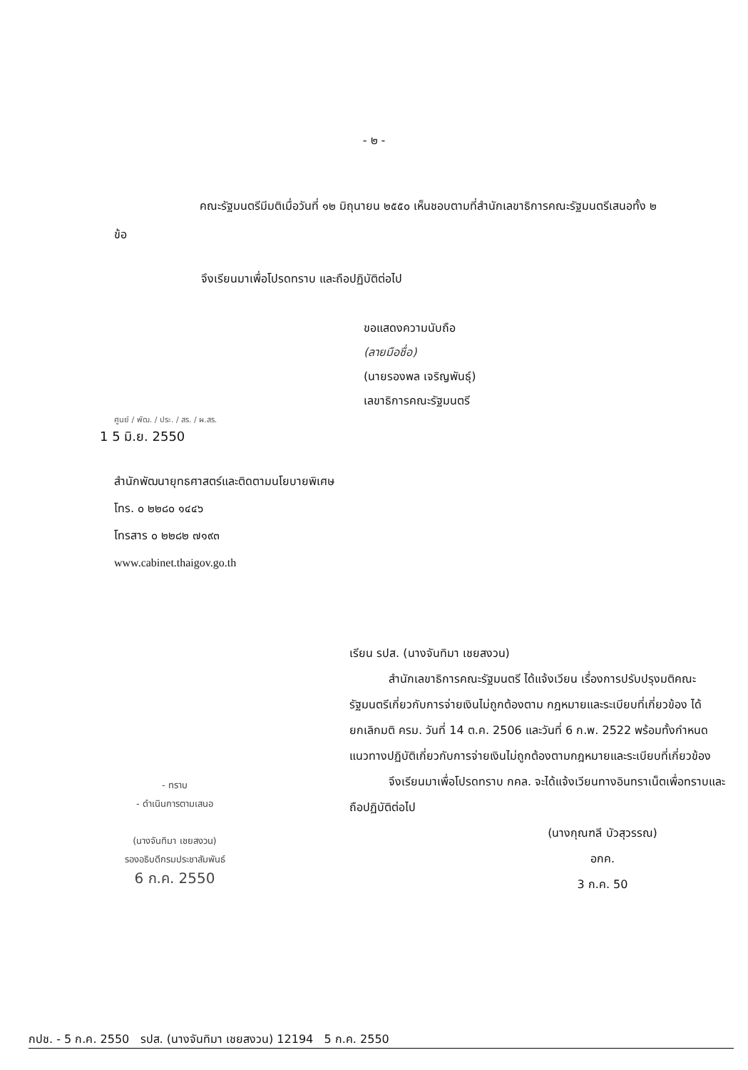- ๒ -
คณะรัฐมนตรีมีมติเมื่อวันที่ ๑๒ มิถุนายน ๒๕๕๐ เห็นชอบตามที่สำนักเลขาธิการคณะรัฐมนตรีเสนอทั้ง ๒ ข้อ
จึงเรียนมาเพื่อโปรดทราบ และถือปฏิบัติต่อไป
ขอแสดงความนับถือ
(ลายมือชื่อ)
(นายรองพล เจริญพันธุ์)
เลขาธิการคณะรัฐมนตรี
ศูนย์ / พัฒ. / ประ. / สร. / ผ.สร.
1 5 มิ.ย. 2550
สำนักพัฒนายุทธศาสตร์และติดตามนโยบายพิเศษ
โทร. ๐ ๒๒๘๐ ๑๔๔๖
โทรสาร ๐ ๒๒๘๒ ๗๑๙๓
www.cabinet.thaigov.go.th
- ทราบ
- ดำเนินการตามเสนอ
(นางจันทิมา เชยสงวน)
รองอธิบดีกรมประชาสัมพันธ์
6 ก.ค. 2550
เรียน รปส. (นางจันทิมา เชยสงวน)
สำนักเลขาธิการคณะรัฐมนตรี ได้แจ้งเวียน เรื่องการปรับปรุงมติคณะรัฐมนตรีเกี่ยวกับการจ่ายเงินไม่ถูกต้องตาม กฎหมายและระเบียบที่เกี่ยวข้อง ได้ยกเลิกมติ ครม. วันที่ 14 ต.ค. 2506 และวันที่ 6 ก.พ. 2522 พร้อมทั้งกำหนดแนวทางปฏิบัติเกี่ยวกับการจ่ายเงินไม่ถูกต้องตามกฎหมายและระเบียบที่เกี่ยวข้อง
จึงเรียนมาเพื่อโปรดทราบ กคล. จะได้แจ้งเวียนทางอินทราเน็ตเพื่อทราบและถือปฏิบัติต่อไป
(นางกุณฑลี บัวสุวรรณ)
อกค.
3 ก.ค. 50
กปช. - 5 ก.ค. 2550 รปส. (นางจันทิมา เชยสงวน) 12194 5 ก.ค. 2550